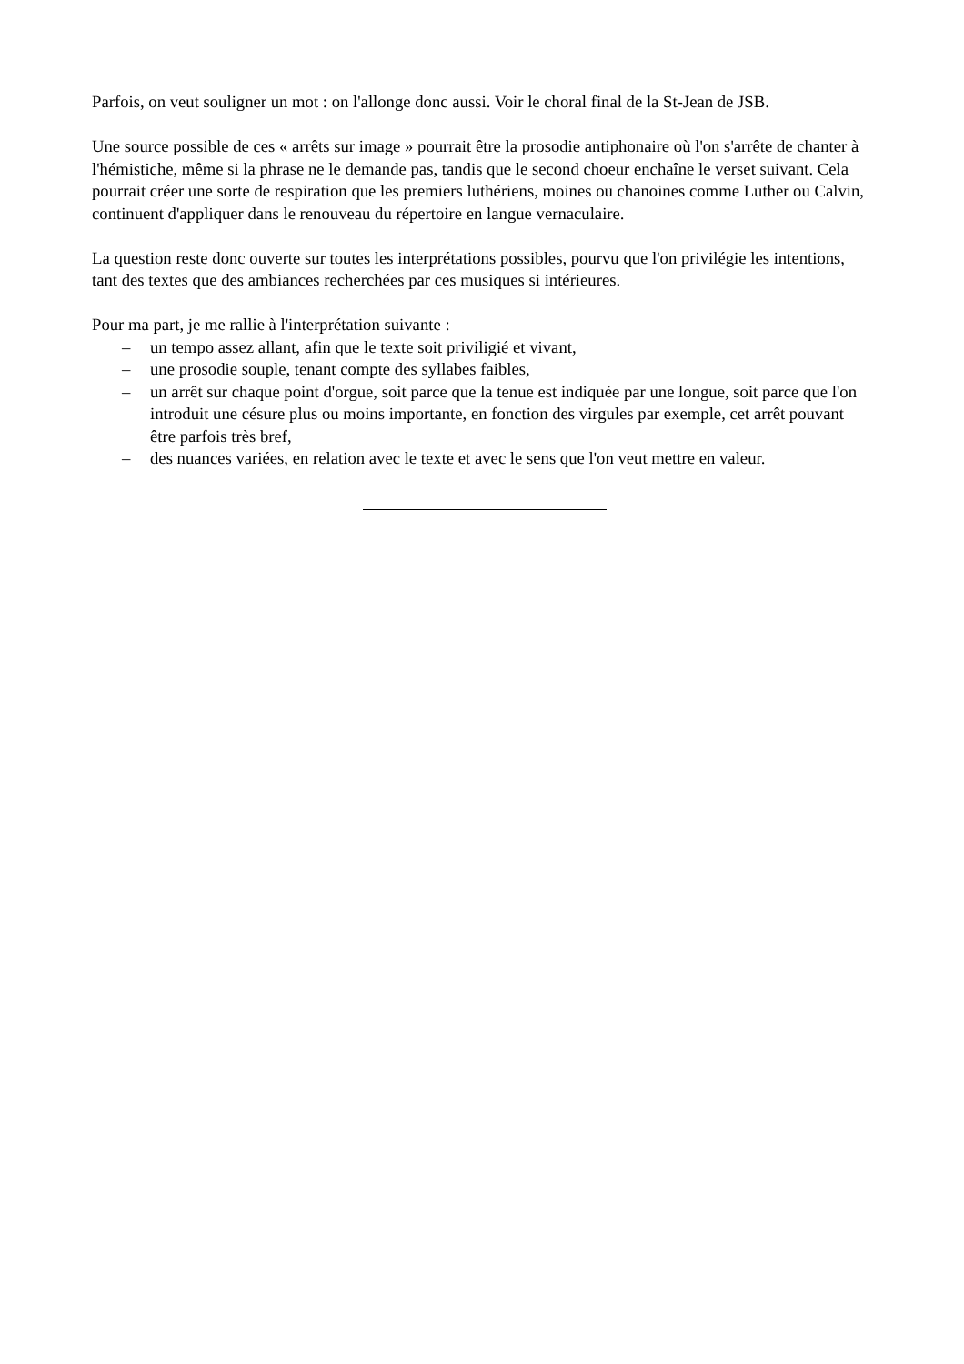Parfois, on veut souligner un mot : on l'allonge donc aussi. Voir le choral final de la St-Jean de JSB.
Une source possible de ces « arrêts sur image » pourrait être la prosodie antiphonaire où l'on s'arrête de chanter à l'hémistiche, même si la phrase ne le demande pas, tandis que le second choeur enchaîne le verset suivant. Cela pourrait créer une sorte de respiration que les premiers luthériens, moines ou chanoines comme Luther ou Calvin, continuent d'appliquer dans le renouveau du répertoire en langue vernaculaire.
La question reste donc ouverte sur toutes les interprétations possibles, pourvu que l'on privilégie les intentions, tant des textes que des ambiances recherchées par ces musiques si intérieures.
Pour ma part, je me rallie à l'interprétation suivante :
– un tempo assez allant, afin que le texte soit priviligié et vivant,
– une prosodie souple, tenant compte des syllabes faibles,
– un arrêt sur chaque point d'orgue, soit parce que la tenue est indiquée par une longue, soit parce que l'on introduit une césure plus ou moins importante, en fonction des virgules par exemple, cet arrêt pouvant être parfois très bref,
– des nuances variées, en relation avec le texte et avec le sens que l'on veut mettre en valeur.